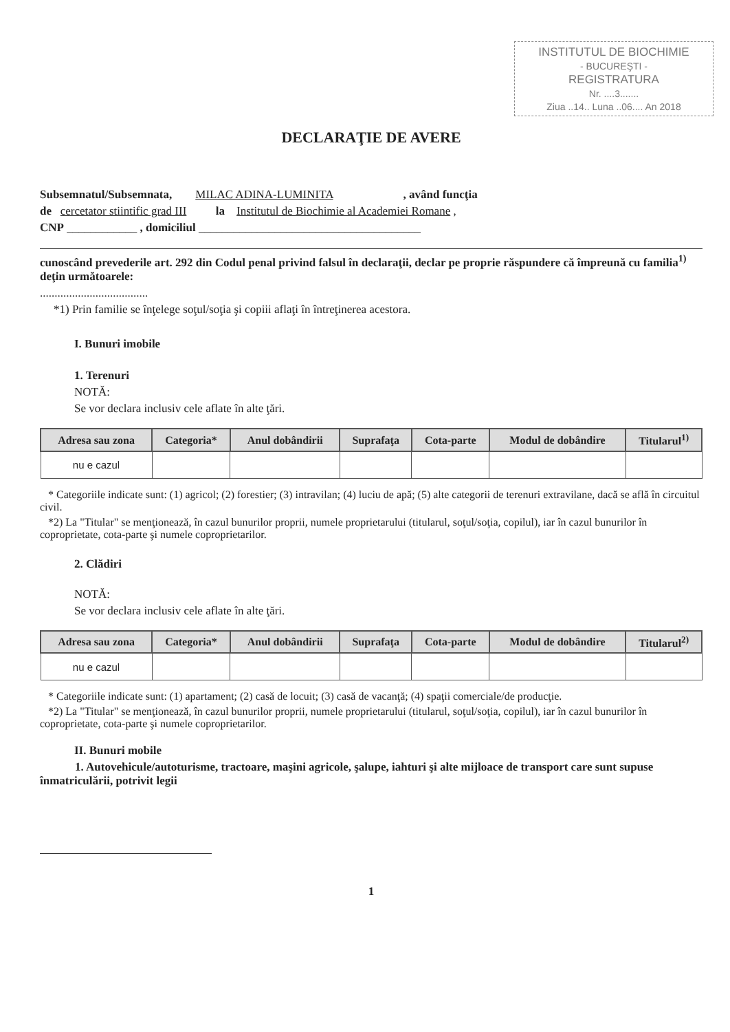INSTITUTUL DE BIOCHIMIE
- BUCUREŞTI -
REGISTRATURA
Nr. ....3.......
Ziua ..14.. Luna ..06.... An 2018
DECLARAŢIE DE AVERE
Subsemnatul/Subsemnata, MILAC ADINA-LUMINITA , având funcţia
de cercetator stiintific grad III la Institutul de Biochimie al Academiei Romane ,
CNP ____________ , domiciliul ______________________________________
cunoscând prevederile art. 292 din Codul penal privind falsul în declaraţii, declar pe proprie răspundere că împreună cu familia<sup>1)</sup> deţin următoarele:
.....................................
*1) Prin familie se înţelege soţul/soţia şi copiii aflaţi în întreţinerea acestora.
I. Bunuri imobile
1. Terenuri
NOTĂ:
Se vor declara inclusiv cele aflate în alte ţări.
| Adresa sau zona | Categoria* | Anul dobândirii | Suprafaţa | Cota-parte | Modul de dobândire | Titularul<sup>1)</sup> |
| --- | --- | --- | --- | --- | --- | --- |
| nu e cazul | | | | | | |
* Categoriile indicate sunt: (1) agricol; (2) forestier; (3) intravilan; (4) luciu de apă; (5) alte categorii de terenuri extravilane, dacă se află în circuitul civil.
*2) La "Titular" se menţionează, în cazul bunurilor proprii, numele proprietarului (titularul, soţul/soţia, copilul), iar în cazul bunurilor în coproprietate, cota-parte şi numele coproprietarilor.
2. Clădiri
NOTĂ:
Se vor declara inclusiv cele aflate în alte ţări.
| Adresa sau zona | Categoria* | Anul dobândirii | Suprafaţa | Cota-parte | Modul de dobândire | Titularul<sup>2)</sup> |
| --- | --- | --- | --- | --- | --- | --- |
| nu e cazul | | | | | | |
* Categoriile indicate sunt: (1) apartament; (2) casă de locuit; (3) casă de vacanţă; (4) spaţii comerciale/de producţie.
*2) La "Titular" se menţionează, în cazul bunurilor proprii, numele proprietarului (titularul, soţul/soţia, copilul), iar în cazul bunurilor în coproprietate, cota-parte şi numele coproprietarilor.
II. Bunuri mobile
1. Autovehicule/autoturisme, tractoare, maşini agricole, şalupe, iahturi şi alte mijloace de transport care sunt supuse înmatriculării, potrivit legii
1